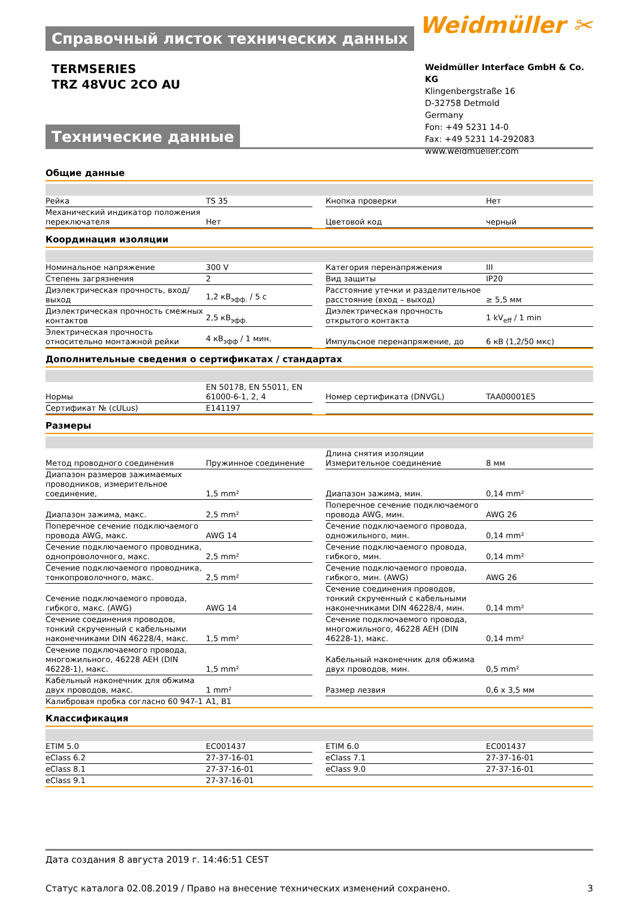Weidmüller ✂
Справочный листок технических данных
TERMSERIES
TRZ 48VUC 2CO AU
Weidmüller Interface GmbH & Co. KG
Klingenbergstraße 16
D-32758 Detmold
Germany
Fon: +49 5231 14-0
Fax: +49 5231 14-292083
www.weidmueller.com
Технические данные
Общие данные
| Рейка | TS 35 | | Кнопка проверки | Нет |
| Механический индикатор положения переключателя | Нет | | Цветовой код | черный |
Координация изоляции
| Номинальное напряжение | 300 V | | Категория перенапряжения | III |
| Степень загрязнения | 2 | | Вид защиты | IP20 |
| Диэлектрическая прочность, вход/выход | 1,2 кВ<sub>эфф.</sub> / 5 с | | Расстояние утечки и разделительное расстояние (вход – выход) | ≥ 5,5 мм |
| Диэлектрическая прочность смежных контактов | 2,5 кВ<sub>эфф.</sub> | | Диэлектрическая прочность открытого контакта | 1 kV<sub>eff</sub> / 1 min |
| Электрическая прочность относительно монтажной рейки | 4 кВ<sub>эфф</sub> / 1 мин. | | Импульсное перенапряжение, до | 6 кВ (1,2/50 мкс) |
Дополнительные сведения о сертификатах / стандартах
| Нормы | EN 50178, EN 55011, EN 61000-6-1, 2, 4 | | Номер сертификата (DNVGL) | TAA00001E5 |
| Сертификат № (cULus) | E141197 | | | |
Размеры
| Метод проводного соединения | Пружинное соединение | | Длина снятия изоляции Измерительное соединение | 8 мм |
| Диапазон размеров зажимаемых проводников, измерительное соединение, | 1,5 mm² | | Диапазон зажима, мин. | 0,14 mm² |
| Диапазон зажима, макс. | 2,5 mm² | | Поперечное сечение подключаемого провода AWG, мин. | AWG 26 |
| Поперечное сечение подключаемого провода AWG, макс. | AWG 14 | | Сечение подключаемого провода, одножильного, мин. | 0,14 mm² |
| Сечение подключаемого проводника, однопроволочного, макс. | 2,5 mm² | | Сечение подключаемого провода, гибкого, мин. | 0,14 mm² |
| Сечение подключаемого проводника, тонкопроволочного, макс. | 2,5 mm² | | Сечение подключаемого провода, гибкого, мин. (AWG) | AWG 26 |
| Сечение подключаемого провода, гибкого, макс. (AWG) | AWG 14 | | Сечение соединения проводов, тонкий скрученный с кабельными наконечниками DIN 46228/4, мин. | 0,14 mm² |
| Сечение соединения проводов, тонкий скрученный с кабельными наконечниками DIN 46228/4, макс. | 1,5 mm² | | Сечение подключаемого провода, многожильного, 46228 AEH (DIN 46228-1), макс. | 0,14 mm² |
| Сечение подключаемого провода, многожильного, 46228 AEH (DIN 46228-1), макс. | 1,5 mm² | | Кабельный наконечник для обжима двух проводов, мин. | 0,5 mm² |
| Кабельный наконечник для обжима двух проводов, макс. | 1 mm² | | Размер лезвия | 0,6 x 3,5 мм |
| Калибровая пробка согласно 60 947-1 | A1, B1 | | | |
Классификация
| ETIM 5.0 | EC001437 | | ETIM 6.0 | EC001437 |
| eClass 6.2 | 27-37-16-01 | | eClass 7.1 | 27-37-16-01 |
| eClass 8.1 | 27-37-16-01 | | eClass 9.0 | 27-37-16-01 |
| eClass 9.1 | 27-37-16-01 | | | |
Дата создания 8 августа 2019 г. 14:46:51 CEST
Статус каталога 02.08.2019 / Право на внесение технических изменений сохранено. 3